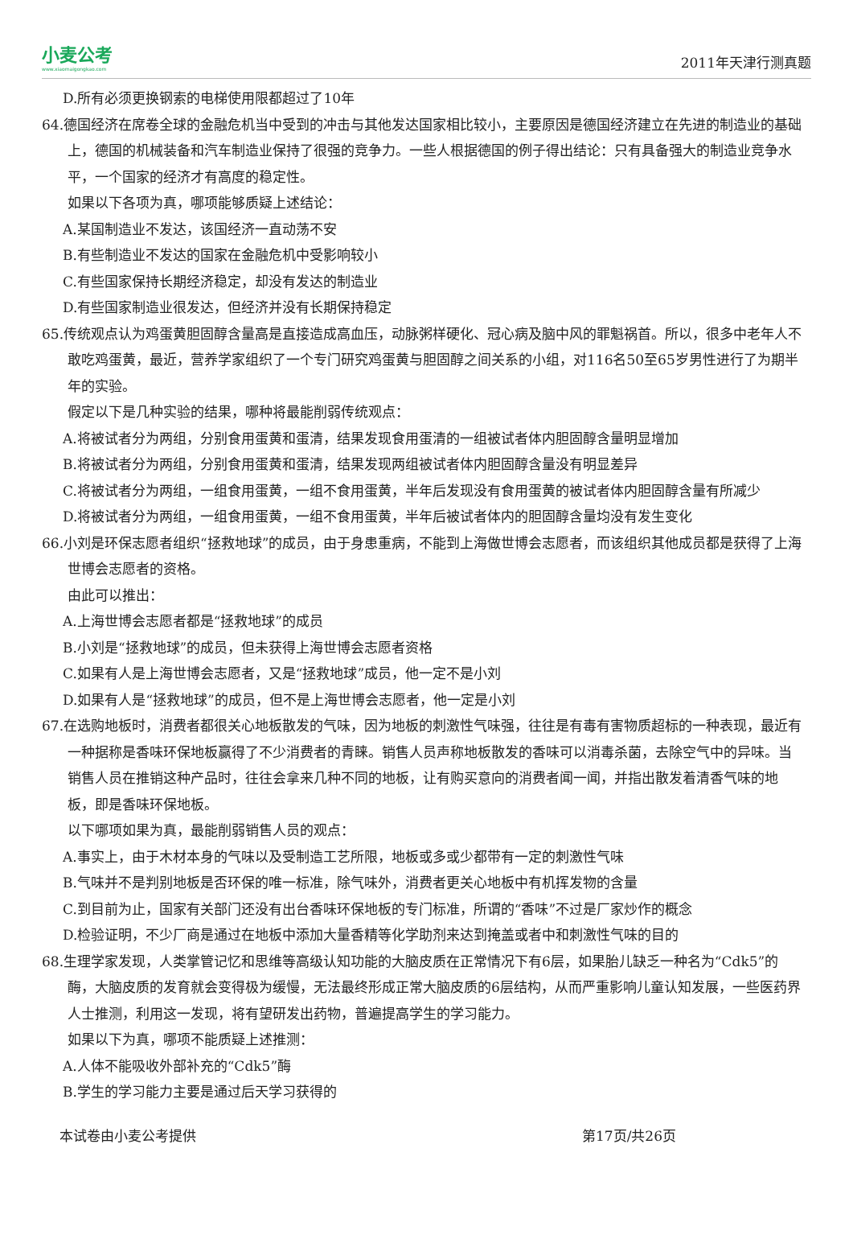小麦公考
www.xiaomaigongkao.com
2011年天津行测真题
D.所有必须更换钢索的电梯使用限都超过了10年
64.德国经济在席卷全球的金融危机当中受到的冲击与其他发达国家相比较小，主要原因是德国经济建立在先进的制造业的基础上，德国的机械装备和汽车制造业保持了很强的竞争力。一些人根据德国的例子得出结论：只有具备强大的制造业竞争水平，一个国家的经济才有高度的稳定性。
如果以下各项为真，哪项能够质疑上述结论：
A.某国制造业不发达，该国经济一直动荡不安
B.有些制造业不发达的国家在金融危机中受影响较小
C.有些国家保持长期经济稳定，却没有发达的制造业
D.有些国家制造业很发达，但经济并没有长期保持稳定
65.传统观点认为鸡蛋黄胆固醇含量高是直接造成高血压，动脉粥样硬化、冠心病及脑中风的罪魁祸首。所以，很多中老年人不敢吃鸡蛋黄，最近，营养学家组织了一个专门研究鸡蛋黄与胆固醇之间关系的小组，对116名50至65岁男性进行了为期半年的实验。
假定以下是几种实验的结果，哪种将最能削弱传统观点：
A.将被试者分为两组，分别食用蛋黄和蛋清，结果发现食用蛋清的一组被试者体内胆固醇含量明显增加
B.将被试者分为两组，分别食用蛋黄和蛋清，结果发现两组被试者体内胆固醇含量没有明显差异
C.将被试者分为两组，一组食用蛋黄，一组不食用蛋黄，半年后发现没有食用蛋黄的被试者体内胆固醇含量有所减少
D.将被试者分为两组，一组食用蛋黄，一组不食用蛋黄，半年后被试者体内的胆固醇含量均没有发生变化
66.小刘是环保志愿者组织“拯救地球”的成员，由于身患重病，不能到上海做世博会志愿者，而该组织其他成员都是获得了上海世博会志愿者的资格。
由此可以推出：
A.上海世博会志愿者都是“拯救地球”的成员
B.小刘是“拯救地球”的成员，但未获得上海世博会志愿者资格
C.如果有人是上海世博会志愿者，又是“拯救地球”成员，他一定不是小刘
D.如果有人是“拯救地球”的成员，但不是上海世博会志愿者，他一定是小刘
67.在选购地板时，消费者都很关心地板散发的气味，因为地板的刺激性气味强，往往是有毒有害物质超标的一种表现，最近有一种据称是香味环保地板赢得了不少消费者的青睐。销售人员声称地板散发的香味可以消毒杀菌，去除空气中的异味。当销售人员在推销这种产品时，往往会拿来几种不同的地板，让有购买意向的消费者闻一闻，并指出散发着清香气味的地板，即是香味环保地板。
以下哪项如果为真，最能削弱销售人员的观点：
A.事实上，由于木材本身的气味以及受制造工艺所限，地板或多或少都带有一定的刺激性气味
B.气味并不是判别地板是否环保的唯一标准，除气味外，消费者更关心地板中有机挥发物的含量
C.到目前为止，国家有关部门还没有出台香味环保地板的专门标准，所谓的“香味”不过是厂家炒作的概念
D.检验证明，不少厂商是通过在地板中添加大量香精等化学助剂来达到掩盖或者中和刺激性气味的目的
68.生理学家发现，人类掌管记忆和思维等高级认知功能的大脑皮质在正常情况下有6层，如果胎儿缺乏一种名为“Cdk5”的酶，大脑皮质的发育就会变得极为缓慢，无法最终形成正常大脑皮质的6层结构，从而严重影响儿童认知发展，一些医药界人士推测，利用这一发现，将有望研发出药物，普遍提高学生的学习能力。
如果以下为真，哪项不能质疑上述推测：
A.人体不能吸收外部补充的“Cdk5”酶
B.学生的学习能力主要是通过后天学习获得的
本试卷由小麦公考提供 第17页/共26页